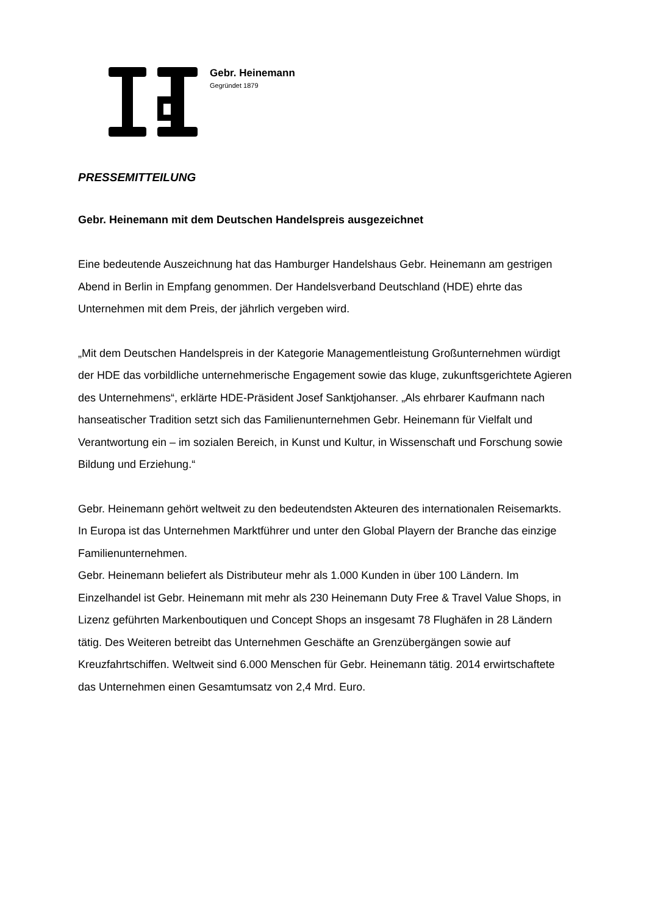Gebr. Heinemann
Gegründet 1879
PRESSEMITTEILUNG
Gebr. Heinemann mit dem Deutschen Handelspreis ausgezeichnet
Eine bedeutende Auszeichnung hat das Hamburger Handelshaus Gebr. Heinemann am gestrigen Abend in Berlin in Empfang genommen. Der Handelsverband Deutschland (HDE) ehrte das Unternehmen mit dem Preis, der jährlich vergeben wird.
„Mit dem Deutschen Handelspreis in der Kategorie Managementleistung Großunternehmen würdigt der HDE das vorbildliche unternehmerische Engagement sowie das kluge, zukunftsgerichtete Agieren des Unternehmens“, erklärte HDE-Präsident Josef Sanktjohanser. „Als ehrbarer Kaufmann nach hanseatischer Tradition setzt sich das Familienunternehmen Gebr. Heinemann für Vielfalt und Verantwortung ein – im sozialen Bereich, in Kunst und Kultur, in Wissenschaft und Forschung sowie Bildung und Erziehung.“
Gebr. Heinemann gehört weltweit zu den bedeutendsten Akteuren des internationalen Reisemarkts. In Europa ist das Unternehmen Marktführer und unter den Global Playern der Branche das einzige Familienunternehmen.
Gebr. Heinemann beliefert als Distributeur mehr als 1.000 Kunden in über 100 Ländern. Im Einzelhandel ist Gebr. Heinemann mit mehr als 230 Heinemann Duty Free & Travel Value Shops, in Lizenz geführten Markenboutiquen und Concept Shops an insgesamt 78 Flughäfen in 28 Ländern tätig. Des Weiteren betreibt das Unternehmen Geschäfte an Grenzübergängen sowie auf Kreuzfahrtschiffen. Weltweit sind 6.000 Menschen für Gebr. Heinemann tätig. 2014 erwirtschaftete das Unternehmen einen Gesamtumsatz von 2,4 Mrd. Euro.